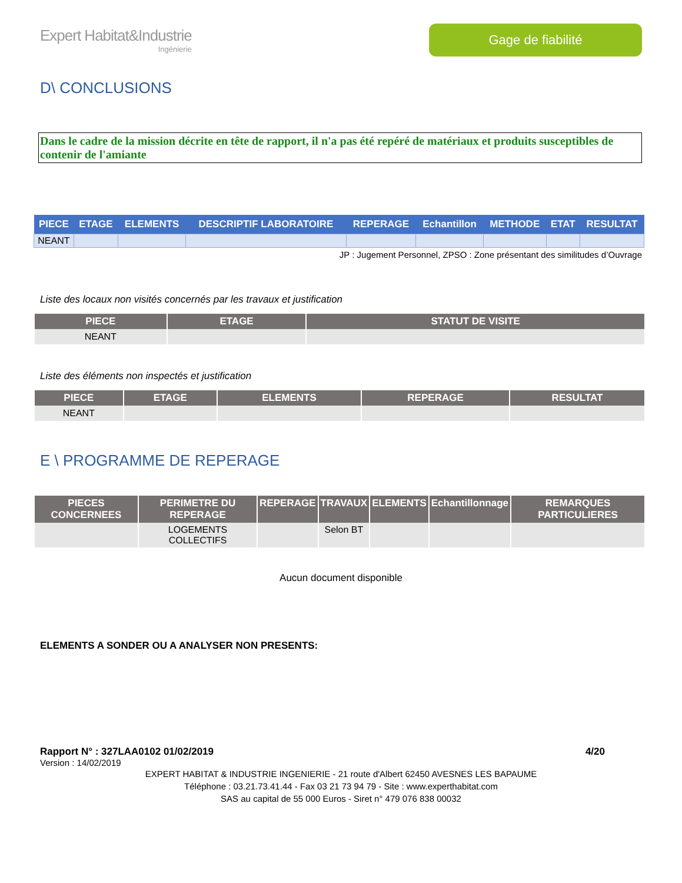Expert Habitat&Industrie
Ingénierie
Gage de fiabilité
D\ CONCLUSIONS
Dans le cadre de la mission décrite en tête de rapport, il n'a pas été repéré de matériaux et produits susceptibles de contenir de l'amiante
| PIECE | ETAGE | ELEMENTS | DESCRIPTIF LABORATOIRE | REPERAGE | Echantillon | METHODE | ETAT | RESULTAT |
| --- | --- | --- | --- | --- | --- | --- | --- | --- |
| NEANT | | | | | | | | |
JP : Jugement Personnel, ZPSO : Zone présentant des similitudes d’Ouvrage
Liste des locaux non visités concernés par les travaux et justification
| PIECE | ETAGE | STATUT DE VISITE |
| --- | --- | --- |
| NEANT | | |
Liste des éléments non inspectés et justification
| PIECE | ETAGE | ELEMENTS | REPERAGE | RESULTAT |
| --- | --- | --- | --- | --- |
| NEANT | | | | |
E \ PROGRAMME DE REPERAGE
| PIECES CONCERNEES | PERIMETRE DU REPERAGE | REPERAGE | TRAVAUX | ELEMENTS | Echantillonnage | REMARQUES PARTICULIERES |
| --- | --- | --- | --- | --- | --- | --- |
| | LOGEMENTS COLLECTIFS | | Selon BT | | | |
Aucun document disponible
ELEMENTS A SONDER OU A ANALYSER NON PRESENTS:
Rapport N° : 327LAA0102 01/02/2019 4/20
Version : 14/02/2019
EXPERT HABITAT & INDUSTRIE INGENIERIE - 21 route d'Albert 62450 AVESNES LES BAPAUME
Téléphone : 03.21.73.41.44 - Fax 03 21 73 94 79 - Site : www.experthabitat.com
SAS au capital de 55 000 Euros - Siret n° 479 076 838 00032